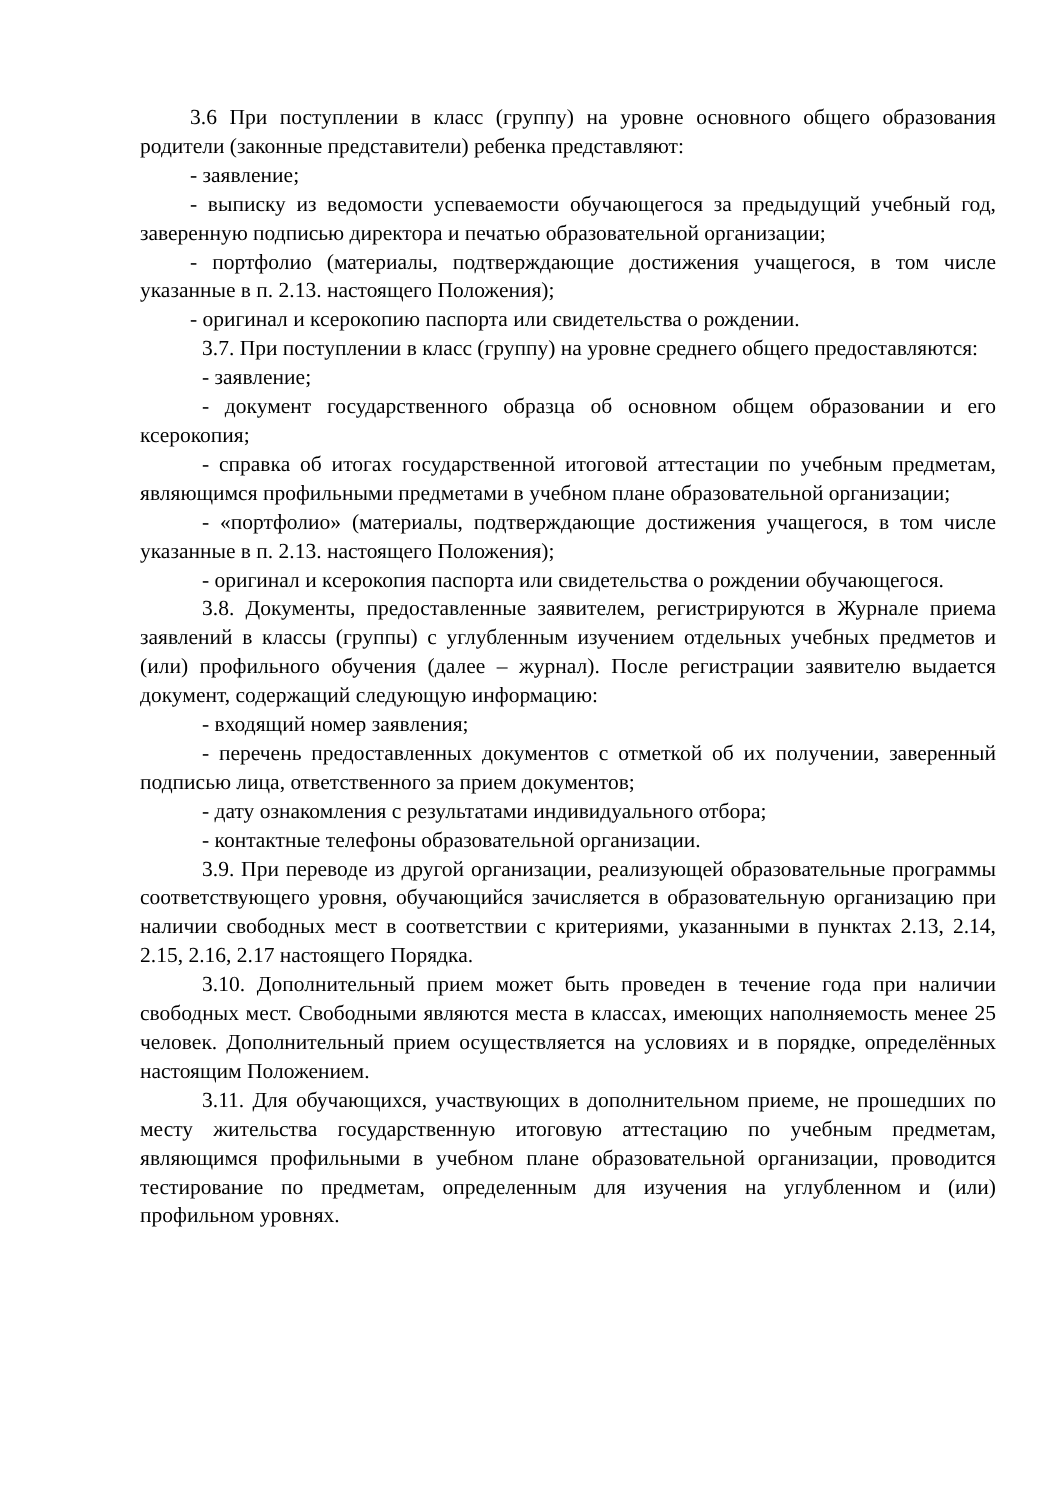3.6 При поступлении в класс (группу) на уровне основного общего образования родители (законные представители) ребенка представляют:
- заявление;
- выписку из ведомости успеваемости обучающегося за предыдущий учебный год, заверенную подписью директора и печатью образовательной организации;
- портфолио (материалы, подтверждающие достижения учащегося, в том числе указанные в п. 2.13. настоящего Положения);
- оригинал и ксерокопию паспорта или свидетельства о рождении.
3.7. При поступлении в класс (группу) на уровне среднего общего предоставляются:
- заявление;
- документ государственного образца об основном общем образовании и его ксерокопия;
- справка об итогах государственной итоговой аттестации по учебным предметам, являющимся профильными предметами в учебном плане образовательной организации;
- «портфолио» (материалы, подтверждающие достижения учащегося, в том числе указанные в п. 2.13. настоящего Положения);
- оригинал и ксерокопия паспорта или свидетельства о рождении обучающегося.
3.8. Документы, предоставленные заявителем, регистрируются в Журнале приема заявлений в классы (группы) с углубленным изучением отдельных учебных предметов и (или) профильного обучения (далее – журнал). После регистрации заявителю выдается документ, содержащий следующую информацию:
- входящий номер заявления;
- перечень предоставленных документов с отметкой об их получении, заверенный подписью лица, ответственного за прием документов;
- дату ознакомления с результатами индивидуального отбора;
- контактные телефоны образовательной организации.
3.9. При переводе из другой организации, реализующей образовательные программы соответствующего уровня, обучающийся зачисляется в образовательную организацию при наличии свободных мест в соответствии с критериями, указанными в пунктах 2.13, 2.14, 2.15, 2.16, 2.17 настоящего Порядка.
3.10. Дополнительный прием может быть проведен в течение года при наличии свободных мест. Свободными являются места в классах, имеющих наполняемость менее 25 человек. Дополнительный прием осуществляется на условиях и в порядке, определённых настоящим Положением.
3.11. Для обучающихся, участвующих в дополнительном приеме, не прошедших по месту жительства государственную итоговую аттестацию по учебным предметам, являющимся профильными в учебном плане образовательной организации, проводится тестирование по предметам, определенным для изучения на углубленном и (или) профильном уровнях.